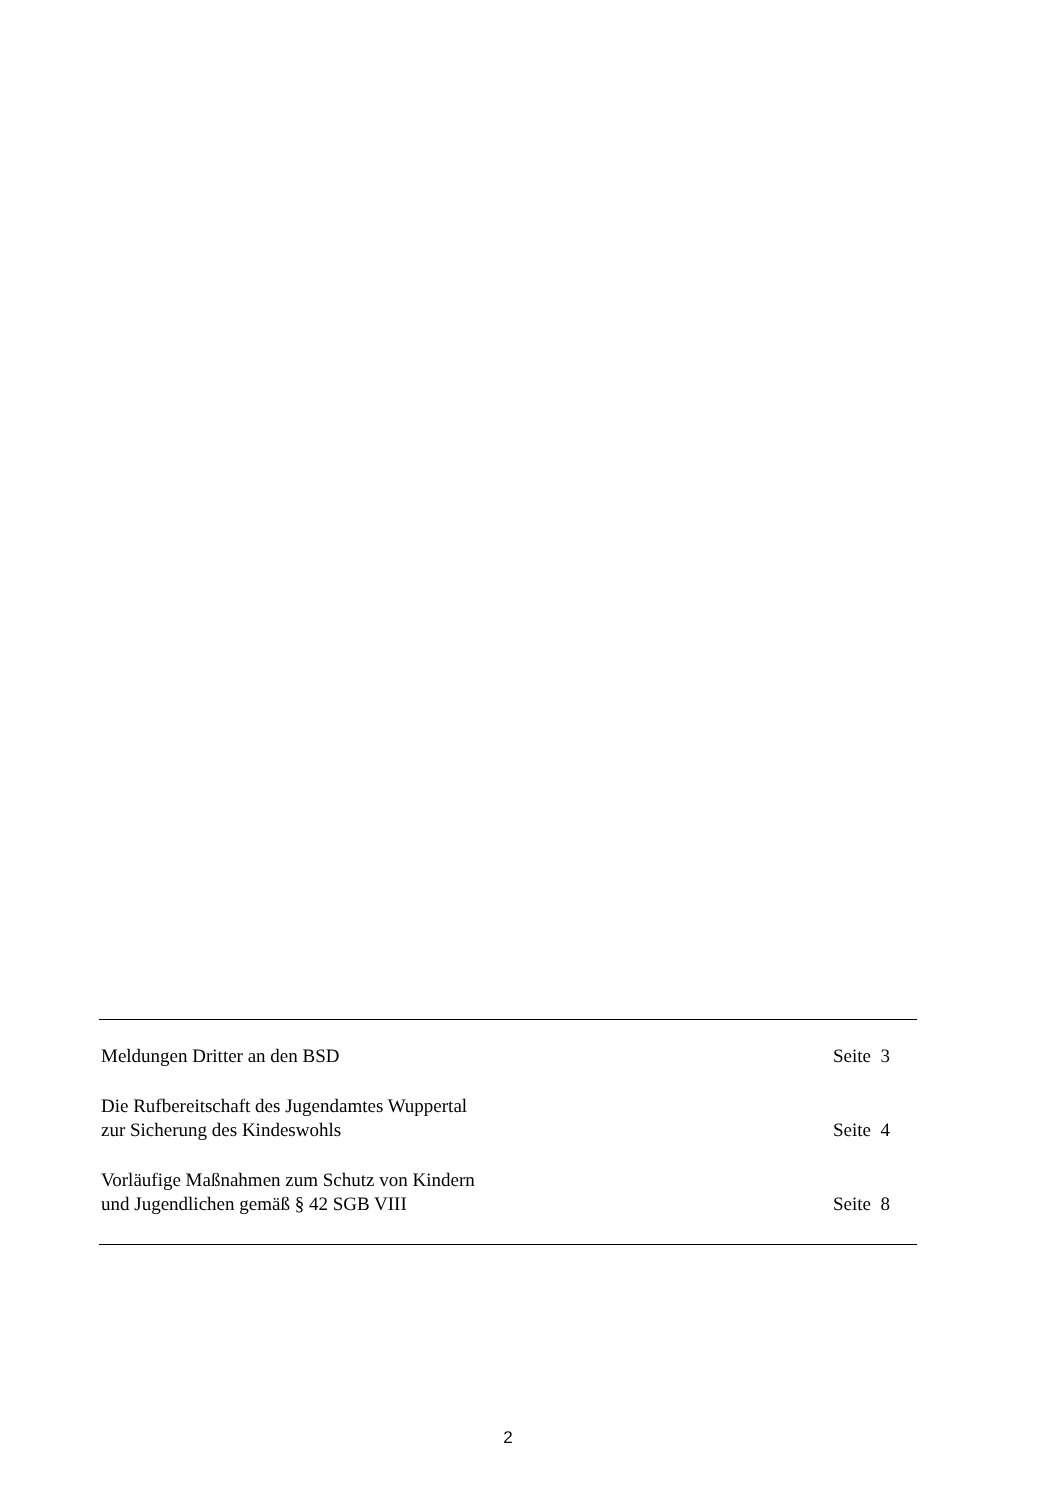Meldungen Dritter an den BSD
Seite 3
Die Rufbereitschaft des Jugendamtes Wuppertal
zur Sicherung des Kindeswohls
Seite 4
Vorläufige Maßnahmen zum Schutz von Kindern
und Jugendlichen gemäß § 42 SGB VIII
Seite 8
2